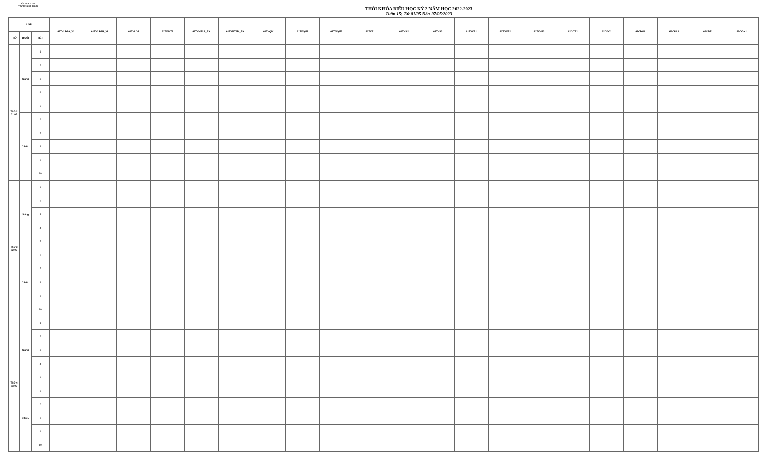BỘ NN & PTNN
TRƯỜNG CĐ CKNN
THỜI KHÓA BIỂU HỌC KỲ 2 NĂM HỌC 2022-2023
Tuần 15: Từ 01/05 Đến 07/05/2023
| LỚP | | | 61TVLĐ2A_YL | 61TVLĐ2B_YL | 61TVLG1 | 61TVMT1 | 61TVMT2A_BX | 61TVMT2B_BX | 61TVQM1 | 61TVQM2 | 61TVQM3 | 61TVS1 | 61TVS2 | 61TVS3 | 61TVVP1 | 61TVVP2 | 61TVVP3 | 62CCT1 | 62CĐC1 | 62CĐH1 | 62CĐL1 | 62CĐT1 | 62CGK1 |
| --- | --- | --- | --- | --- | --- | --- | --- | --- | --- | --- | --- | --- | --- | --- | --- | --- | --- | --- | --- | --- | --- | --- | --- |
| THỨ | BUỔI | TIẾT | | | | | | | | | | | | | | | | | | | | | |
| Thứ 2 01/05 | Sáng | 1 | | | | | | | | | | | | | | | | | | | | | |
| | | 2 | | | | | | | | | | | | | | | | | | | | | |
| | | 3 | | | | | | | | | | | | | | | | | | | | | |
| | | 4 | | | | | | | | | | | | | | | | | | | | | |
| | | 5 | | | | | | | | | | | | | | | | | | | | | |
| | Chiều | 6 | | | | | | | | | | | | | | | | | | | | | |
| | | 7 | | | | | | | | | | | | | | | | | | | | | |
| | | 8 | | | | | | | | | | | | | | | | | | | | | |
| | | 9 | | | | | | | | | | | | | | | | | | | | | |
| | | 10 | | | | | | | | | | | | | | | | | | | | | |
| Thứ 3 02/05 | Sáng | 1 | | | | | | | | | | | | | | | | | | | | | |
| | | 2 | | | | | | | | | | | | | | | | | | | | | |
| | | 3 | | | | | | | | | | | | | | | | | | | | | |
| | | 4 | | | | | | | | | | | | | | | | | | | | | |
| | | 5 | | | | | | | | | | | | | | | | | | | | | |
| | Chiều | 6 | | | | | | | | | | | | | | | | | | | | | |
| | | 7 | | | | | | | | | | | | | | | | | | | | | |
| | | 8 | | | | | | | | | | | | | | | | | | | | | |
| | | 9 | | | | | | | | | | | | | | | | | | | | | |
| | | 10 | | | | | | | | | | | | | | | | | | | | | |
| Thứ 4 03/05 | Sáng | 1 | | | | | | | | | | | | | | | | | | | | | |
| | | 2 | | | | | | | | | | | | | | | | | | | | | |
| | | 3 | | | | | | | | | | | | | | | | | | | | | |
| | | 4 | | | | | | | | | | | | | | | | | | | | | |
| | | 5 | | | | | | | | | | | | | | | | | | | | | |
| | Chiều | 6 | | | | | | | | | | | | | | | | | | | | | |
| | | 7 | | | | | | | | | | | | | | | | | | | | | |
| | | 8 | | | | | | | | | | | | | | | | | | | | | |
| | | 9 | | | | | | | | | | | | | | | | | | | | | |
| | | 10 | | | | | | | | | | | | | | | | | | | | | |